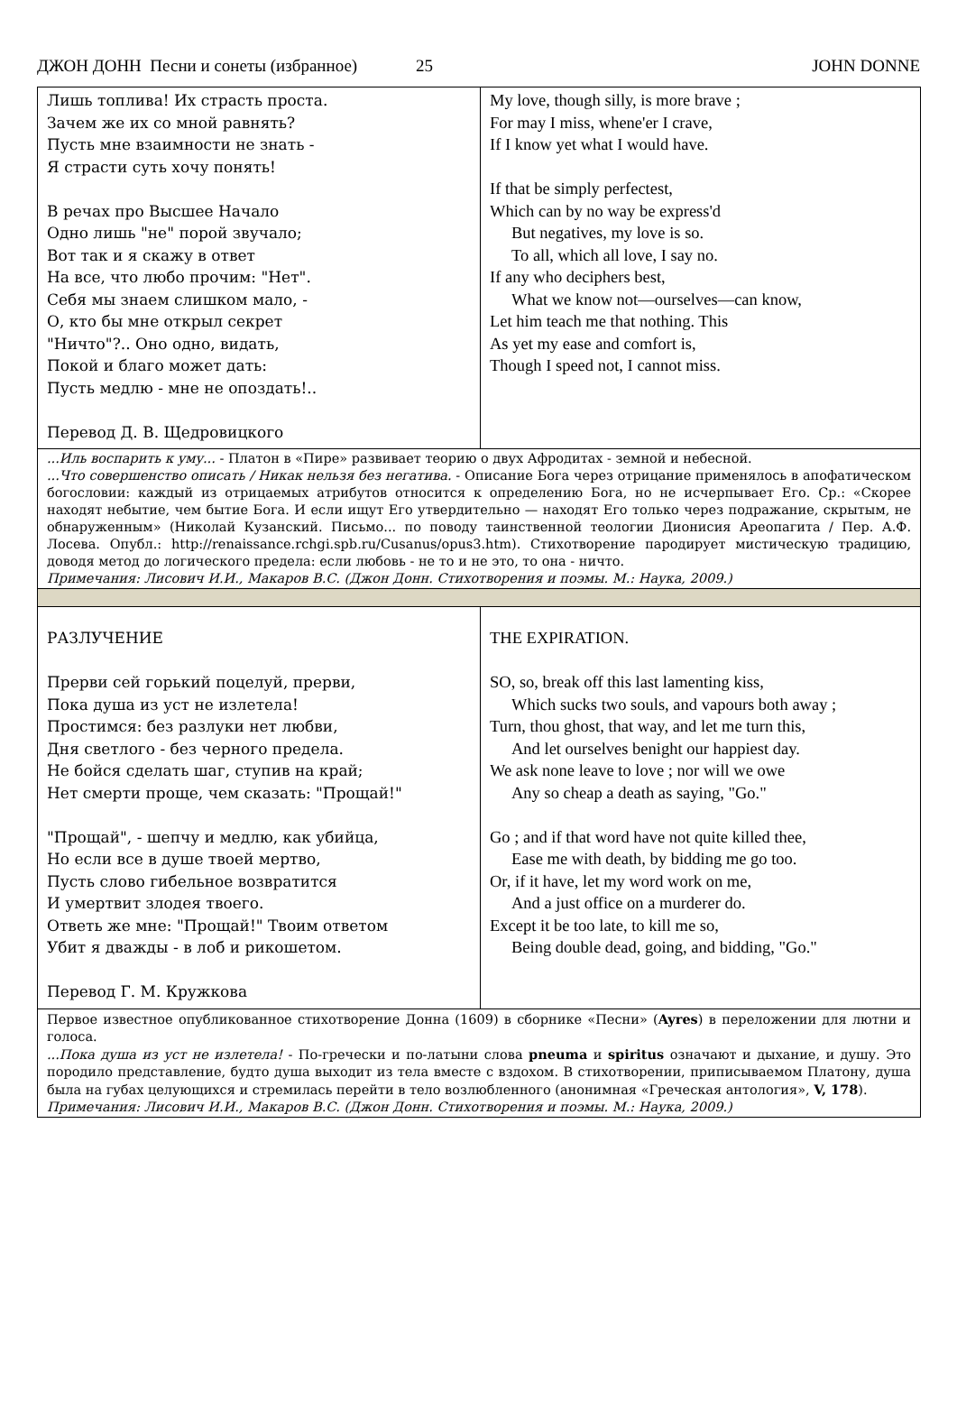ДЖОН ДОНН Песни и сонеты (избранное) 25 JOHN DONNE
| Лишь топлива! Их страсть проста. Зачем же их со мной равнять? Пусть мне взаимности не знать - Я страсти суть хочу понять! В речах про Высшее Начало Одно лишь "не" порой звучало; Вот так и я скажу в ответ На все, что любо прочим: "Нет". Себя мы знаем слишком мало, - О, кто бы мне открыл секрет "Ничто"?.. Оно одно, видать, Покой и благо может дать: Пусть медлю - мне не опоздать!.. Перевод Д. В. Щедровицкого | My love, though silly, is more brave ; For may I miss, whene'er I crave, If I know yet what I would have. If that be simply perfectest, Which can by no way be express'd But negatives, my love is so. To all, which all love, I say no. If any who deciphers best, What we know not—ourselves—can know, Let him teach me that nothing. This As yet my ease and comfort is, Though I speed not, I cannot miss. |
| ...Иль воспарить к уму... - Платон в «Пире» развивает теорию о двух Афродитах - земной и небесной. ...Что совершенство описать / Никак нельзя без негатива. - Описание Бога через отрицание применялось в апофатическом богословии: каждый из отрицаемых атрибутов относится к определению Бога, но не исчерпывает Его. Ср.: «Скорее находят небытие, чем бытие Бога. И если ищут Его утвердительно — находят Его только через подражание, скрытым, не обнаруженным» (Николай Кузанский. Письмо... по поводу таинственной теологии Дионисия Ареопагита / Пер. А.Ф. Лосева. Опубл.: http://renaissance.rchgi.spb.ru/Cusanus/opus3.htm). Стихотворение пародирует мистическую традицию, доводя метод до логического предела: если любовь - не то и не это, то она - ничто. Примечания: Лисович И.И., Макаров В.С. (Джон Донн. Стихотворения и поэмы. М.: Наука, 2009.) | |
| РАЗЛУЧЕНИЕ Прерви сей горький поцелуй, прерви, Пока душа из уст не излетела! Простимся: без разлуки нет любви, Дня светлого - без черного предела. Не бойся сделать шаг, ступив на край; Нет смерти проще, чем сказать: "Прощай!" "Прощай", - шепчу и медлю, как убийца, Но если все в душе твоей мертво, Пусть слово гибельное возвратится И умертвит злодея твоего. Ответь же мне: "Прощай!" Твоим ответом Убит я дважды - в лоб и рикошетом. Перевод Г. М. Кружкова | THE EXPIRATION. SO, so, break off this last lamenting kiss, Which sucks two souls, and vapours both away ; Turn, thou ghost, that way, and let me turn this, And let ourselves benight our happiest day. We ask none leave to love ; nor will we owe Any so cheap a death as saying, "Go." Go ; and if that word have not quite killed thee, Ease me with death, by bidding me go too. Or, if it have, let my word work on me, And a just office on a murderer do. Except it be too late, to kill me so, Being double dead, going, and bidding, "Go." |
| Первое известное опубликованное стихотворение Донна (1609) в сборнике «Песни» ( Ayres ) в переложении для лютни и голоса. ...Пока душа из уст не излетела! - По-гречески и по-латыни слова pneuma и spiritus означают и дыхание, и душу. Это породило представление, будто душа выходит из тела вместе с вздохом. В стихотворении, приписываемом Платону, душа была на губах целующихся и стремилась перейти в тело возлюбленного (анонимная «Греческая антология», V, 178 ). Примечания: Лисович И.И., Макаров В.С. (Джон Донн. Стихотворения и поэмы. М.: Наука, 2009.) | |